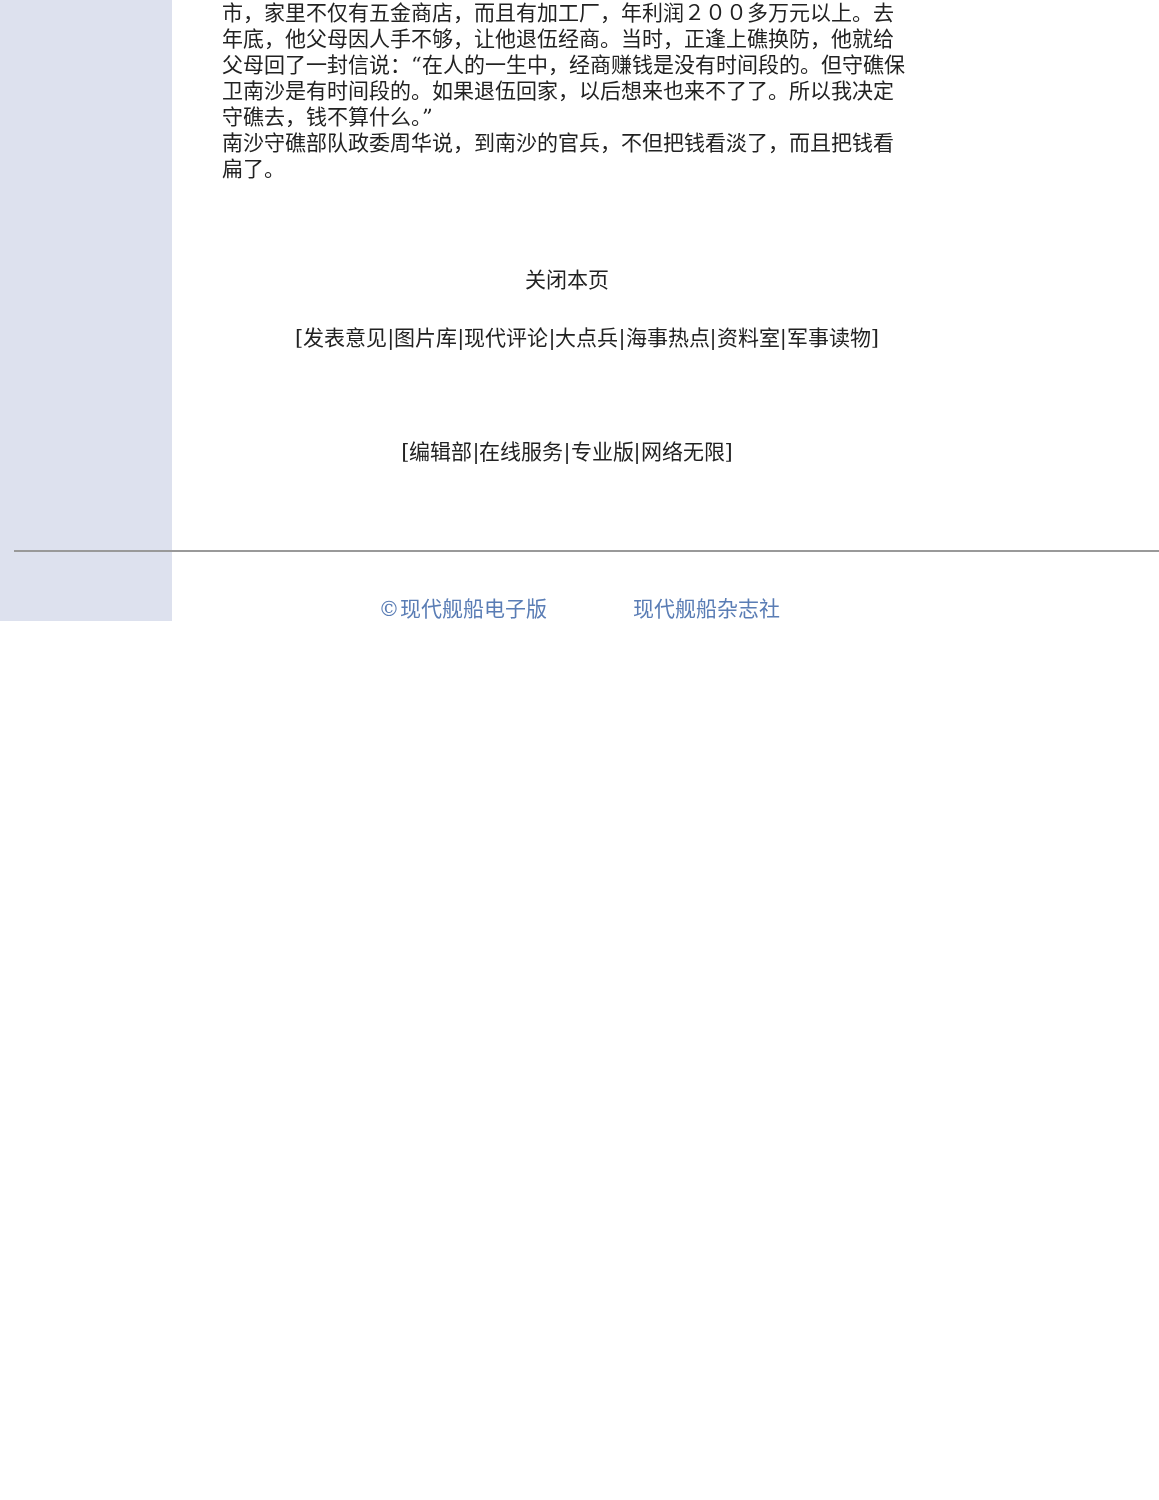市，家里不仅有五金商店，而且有加工厂，年利润２００多万元以上。去年底，他父母因人手不够，让他退伍经商。当时，正逢上礁换防，他就给父母回了一封信说：“在人的一生中，经商赚钱是没有时间段的。但守礁保卫南沙是有时间段的。如果退伍回家，以后想来也来不了了。所以我决定守礁去，钱不算什么。”
南沙守礁部队政委周华说，到南沙的官兵，不但把钱看淡了，而且把钱看扁了。
关闭本页
[发表意见|图片库|现代评论|大点兵|海事热点|资料室|军事读物]
[编辑部|在线服务|专业版|网络无限]
©现代舰船电子版 现代舰船杂志社